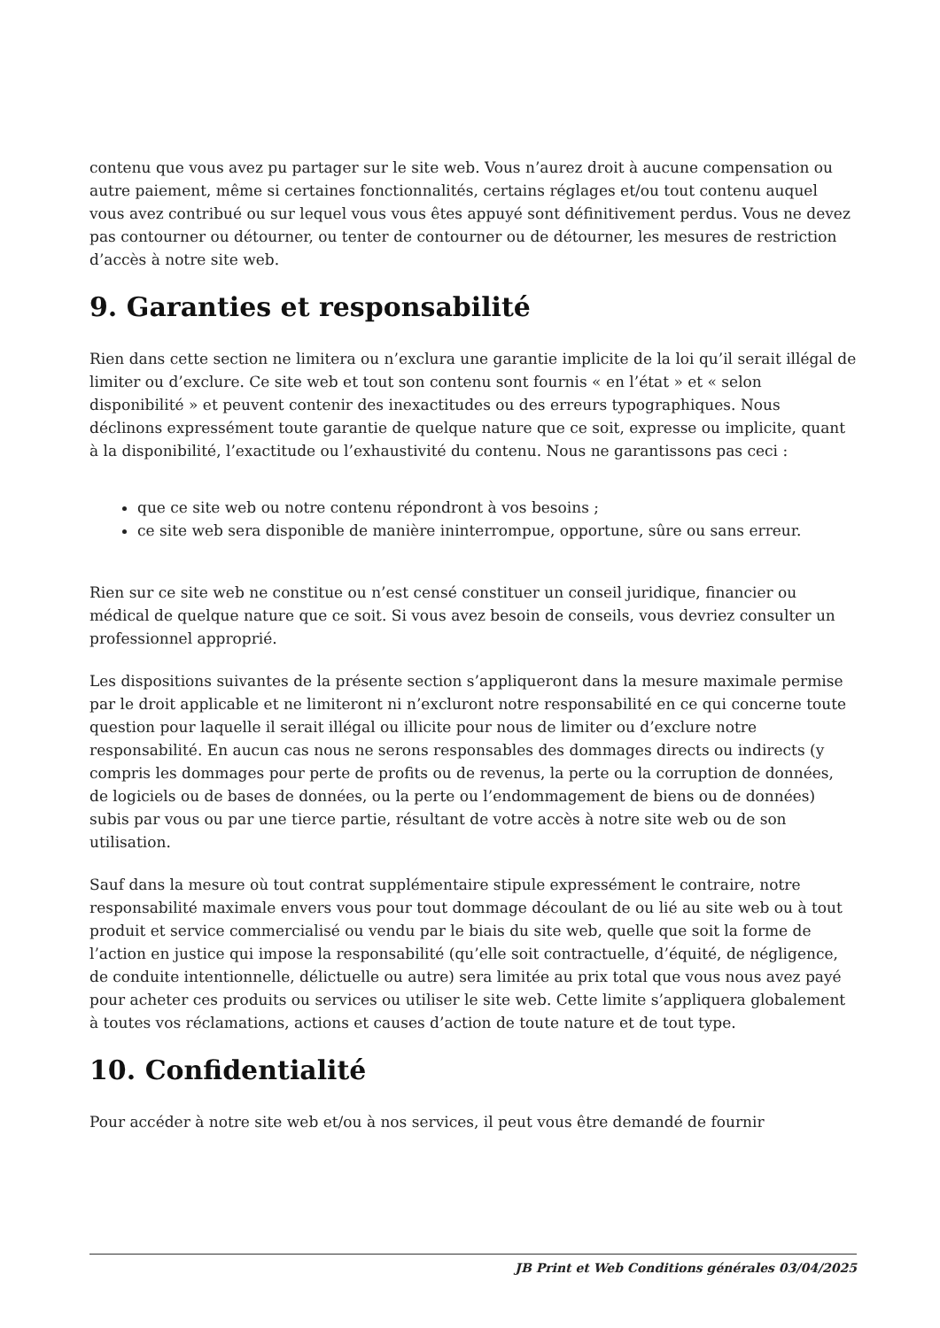contenu que vous avez pu partager sur le site web. Vous n’aurez droit à aucune compensation ou autre paiement, même si certaines fonctionnalités, certains réglages et/ou tout contenu auquel vous avez contribué ou sur lequel vous vous êtes appuyé sont définitivement perdus. Vous ne devez pas contourner ou détourner, ou tenter de contourner ou de détourner, les mesures de restriction d’accès à notre site web.
9. Garanties et responsabilité
Rien dans cette section ne limitera ou n’exclura une garantie implicite de la loi qu’il serait illégal de limiter ou d’exclure. Ce site web et tout son contenu sont fournis « en l’état » et « selon disponibilité » et peuvent contenir des inexactitudes ou des erreurs typographiques. Nous déclinons expressément toute garantie de quelque nature que ce soit, expresse ou implicite, quant à la disponibilité, l’exactitude ou l’exhaustivité du contenu. Nous ne garantissons pas ceci :
que ce site web ou notre contenu répondront à vos besoins ;
ce site web sera disponible de manière ininterrompue, opportune, sûre ou sans erreur.
Rien sur ce site web ne constitue ou n’est censé constituer un conseil juridique, financier ou médical de quelque nature que ce soit. Si vous avez besoin de conseils, vous devriez consulter un professionnel approprié.
Les dispositions suivantes de la présente section s’appliqueront dans la mesure maximale permise par le droit applicable et ne limiteront ni n’excluront notre responsabilité en ce qui concerne toute question pour laquelle il serait illégal ou illicite pour nous de limiter ou d’exclure notre responsabilité. En aucun cas nous ne serons responsables des dommages directs ou indirects (y compris les dommages pour perte de profits ou de revenus, la perte ou la corruption de données, de logiciels ou de bases de données, ou la perte ou l’endommagement de biens ou de données) subis par vous ou par une tierce partie, résultant de votre accès à notre site web ou de son utilisation.
Sauf dans la mesure où tout contrat supplémentaire stipule expressément le contraire, notre responsabilité maximale envers vous pour tout dommage découlant de ou lié au site web ou à tout produit et service commercialisé ou vendu par le biais du site web, quelle que soit la forme de l’action en justice qui impose la responsabilité (qu’elle soit contractuelle, d’équité, de négligence, de conduite intentionnelle, délictuelle ou autre) sera limitée au prix total que vous nous avez payé pour acheter ces produits ou services ou utiliser le site web. Cette limite s’appliquera globalement à toutes vos réclamations, actions et causes d’action de toute nature et de tout type.
10. Confidentialité
Pour accéder à notre site web et/ou à nos services, il peut vous être demandé de fournir
JB Print et Web Conditions générales 03/04/2025